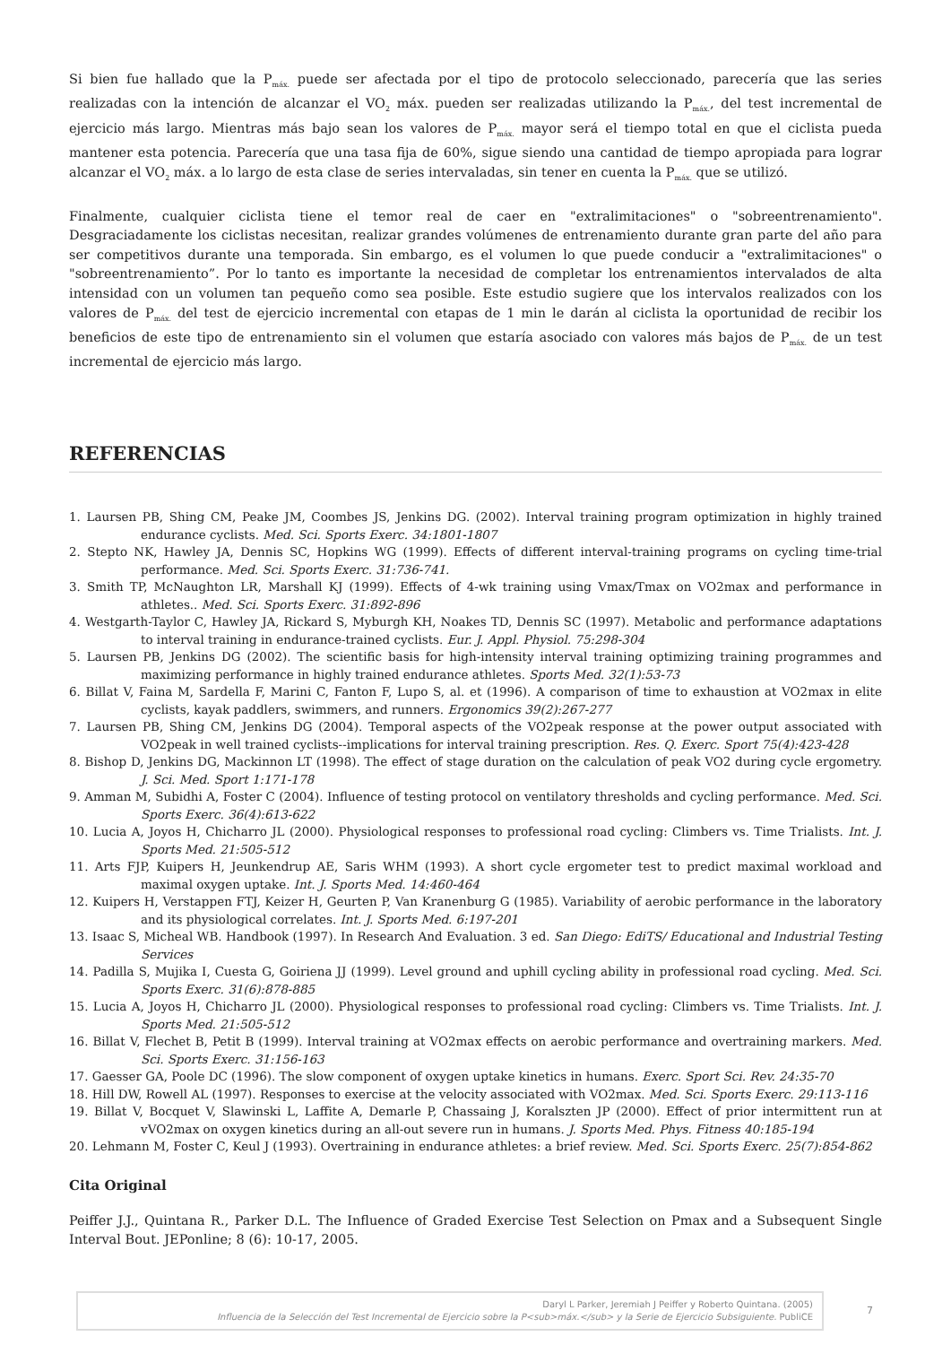Si bien fue hallado que la P<sub>máx.</sub> puede ser afectada por el tipo de protocolo seleccionado, parecería que las series realizadas con la intención de alcanzar el VO<sub>2</sub> máx. pueden ser realizadas utilizando la P<sub>máx.</sub>, del test incremental de ejercicio más largo. Mientras más bajo sean los valores de P<sub>máx.</sub> mayor será el tiempo total en que el ciclista pueda mantener esta potencia. Parecería que una tasa fija de 60%, sigue siendo una cantidad de tiempo apropiada para lograr alcanzar el VO<sub>2</sub> máx. a lo largo de esta clase de series intervaladas, sin tener en cuenta la P<sub>máx.</sub> que se utilizó.
Finalmente, cualquier ciclista tiene el temor real de caer en "extralimitaciones" o "sobreentrenamiento". Desgraciadamente los ciclistas necesitan, realizar grandes volúmenes de entrenamiento durante gran parte del año para ser competitivos durante una temporada. Sin embargo, es el volumen lo que puede conducir a "extralimitaciones" o "sobreentrenamiento”. Por lo tanto es importante la necesidad de completar los entrenamientos intervalados de alta intensidad con un volumen tan pequeño como sea posible. Este estudio sugiere que los intervalos realizados con los valores de P<sub>máx.</sub> del test de ejercicio incremental con etapas de 1 min le darán al ciclista la oportunidad de recibir los beneficios de este tipo de entrenamiento sin el volumen que estaría asociado con valores más bajos de P<sub>máx.</sub> de un test incremental de ejercicio más largo.
REFERENCIAS
1. Laursen PB, Shing CM, Peake JM, Coombes JS, Jenkins DG. (2002). Interval training program optimization in highly trained endurance cyclists. Med. Sci. Sports Exerc. 34:1801-1807
2. Stepto NK, Hawley JA, Dennis SC, Hopkins WG (1999). Effects of different interval-training programs on cycling time-trial performance. Med. Sci. Sports Exerc. 31:736-741.
3. Smith TP, McNaughton LR, Marshall KJ (1999). Effects of 4-wk training using Vmax/Tmax on VO2max and performance in athletes.. Med. Sci. Sports Exerc. 31:892-896
4. Westgarth-Taylor C, Hawley JA, Rickard S, Myburgh KH, Noakes TD, Dennis SC (1997). Metabolic and performance adaptations to interval training in endurance-trained cyclists. Eur. J. Appl. Physiol. 75:298-304
5. Laursen PB, Jenkins DG (2002). The scientific basis for high-intensity interval training optimizing training programmes and maximizing performance in highly trained endurance athletes. Sports Med. 32(1):53-73
6. Billat V, Faina M, Sardella F, Marini C, Fanton F, Lupo S, al. et (1996). A comparison of time to exhaustion at VO2max in elite cyclists, kayak paddlers, swimmers, and runners. Ergonomics 39(2):267-277
7. Laursen PB, Shing CM, Jenkins DG (2004). Temporal aspects of the VO2peak response at the power output associated with VO2peak in well trained cyclists--implications for interval training prescription. Res. Q. Exerc. Sport 75(4):423-428
8. Bishop D, Jenkins DG, Mackinnon LT (1998). The effect of stage duration on the calculation of peak VO2 during cycle ergometry. J. Sci. Med. Sport 1:171-178
9. Amman M, Subidhi A, Foster C (2004). Influence of testing protocol on ventilatory thresholds and cycling performance. Med. Sci. Sports Exerc. 36(4):613-622
10. Lucia A, Joyos H, Chicharro JL (2000). Physiological responses to professional road cycling: Climbers vs. Time Trialists. Int. J. Sports Med. 21:505-512
11. Arts FJP, Kuipers H, Jeunkendrup AE, Saris WHM (1993). A short cycle ergometer test to predict maximal workload and maximal oxygen uptake. Int. J. Sports Med. 14:460-464
12. Kuipers H, Verstappen FTJ, Keizer H, Geurten P, Van Kranenburg G (1985). Variability of aerobic performance in the laboratory and its physiological correlates. Int. J. Sports Med. 6:197-201
13. Isaac S, Micheal WB. Handbook (1997). In Research And Evaluation. 3 ed. San Diego: EdiTS/ Educational and Industrial Testing Services
14. Padilla S, Mujika I, Cuesta G, Goiriena JJ (1999). Level ground and uphill cycling ability in professional road cycling. Med. Sci. Sports Exerc. 31(6):878-885
15. Lucia A, Joyos H, Chicharro JL (2000). Physiological responses to professional road cycling: Climbers vs. Time Trialists. Int. J. Sports Med. 21:505-512
16. Billat V, Flechet B, Petit B (1999). Interval training at VO2max effects on aerobic performance and overtraining markers. Med. Sci. Sports Exerc. 31:156-163
17. Gaesser GA, Poole DC (1996). The slow component of oxygen uptake kinetics in humans. Exerc. Sport Sci. Rev. 24:35-70
18. Hill DW, Rowell AL (1997). Responses to exercise at the velocity associated with VO2max. Med. Sci. Sports Exerc. 29:113-116
19. Billat V, Bocquet V, Slawinski L, Laffite A, Demarle P, Chassaing J, Koralszten JP (2000). Effect of prior intermittent run at vVO2max on oxygen kinetics during an all-out severe run in humans. J. Sports Med. Phys. Fitness 40:185-194
20. Lehmann M, Foster C, Keul J (1993). Overtraining in endurance athletes: a brief review. Med. Sci. Sports Exerc. 25(7):854-862
Cita Original
Peiffer J.J., Quintana R., Parker D.L. The Influence of Graded Exercise Test Selection on Pmax and a Subsequent Single Interval Bout. JEPonline; 8 (6): 10-17, 2005.
Daryl L Parker, Jeremiah J Peiffer y Roberto Quintana. (2005)
Influencia de la Selección del Test Incremental de Ejercicio sobre la P<sub>máx.</sub> y la Serie de Ejercicio Subsiguiente. PubliCE
7